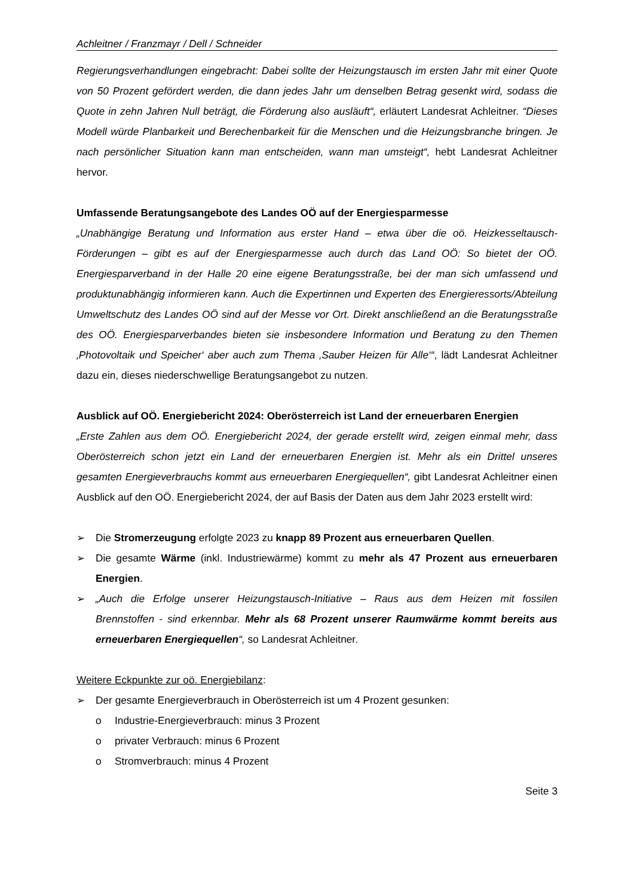Achleitner / Franzmayr / Dell / Schneider
Regierungsverhandlungen eingebracht: Dabei sollte der Heizungstausch im ersten Jahr mit einer Quote von 50 Prozent gefördert werden, die dann jedes Jahr um denselben Betrag gesenkt wird, sodass die Quote in zehn Jahren Null beträgt, die Förderung also ausläuft“, erläutert Landesrat Achleitner. “Dieses Modell würde Planbarkeit und Berechenbarkeit für die Menschen und die Heizungsbranche bringen. Je nach persönlicher Situation kann man entscheiden, wann man umsteigt“, hebt Landesrat Achleitner hervor.
Umfassende Beratungsangebote des Landes OÖ auf der Energiesparmesse
„Unabhängige Beratung und Information aus erster Hand – etwa über die oö. Heizkesseltausch-Förderungen – gibt es auf der Energiesparmesse auch durch das Land OÖ: So bietet der OÖ. Energiesparverband in der Halle 20 eine eigene Beratungsstraße, bei der man sich umfassend und produktunabhängig informieren kann. Auch die Expertinnen und Experten des Energieressorts/Abteilung Umweltschutz des Landes OÖ sind auf der Messe vor Ort. Direkt anschließend an die Beratungsstraße des OÖ. Energiesparverbandes bieten sie insbesondere Information und Beratung zu den Themen ‚Photovoltaik und Speicher‘ aber auch zum Thema ‚Sauber Heizen für Alle‘“, lädt Landesrat Achleitner dazu ein, dieses niederschwellige Beratungsangebot zu nutzen.
Ausblick auf OÖ. Energiebericht 2024: Oberösterreich ist Land der erneuerbaren Energien
„Erste Zahlen aus dem OÖ. Energiebericht 2024, der gerade erstellt wird, zeigen einmal mehr, dass Oberösterreich schon jetzt ein Land der erneuerbaren Energien ist. Mehr als ein Drittel unseres gesamten Energieverbrauchs kommt aus erneuerbaren Energiequellen“, gibt Landesrat Achleitner einen Ausblick auf den OÖ. Energiebericht 2024, der auf Basis der Daten aus dem Jahr 2023 erstellt wird:
➢ Die Stromerzeugung erfolgte 2023 zu knapp 89 Prozent aus erneuerbaren Quellen.
➢ Die gesamte Wärme (inkl. Industriewärme) kommt zu mehr als 47 Prozent aus erneuerbaren Energien.
➢ „Auch die Erfolge unserer Heizungstausch-Initiative – Raus aus dem Heizen mit fossilen Brennstoffen - sind erkennbar. Mehr als 68 Prozent unserer Raumwärme kommt bereits aus erneuerbaren Energiequellen“, so Landesrat Achleitner.
Weitere Eckpunkte zur oö. Energiebilanz:
➢ Der gesamte Energieverbrauch in Oberösterreich ist um 4 Prozent gesunken:
o Industrie-Energieverbrauch: minus 3 Prozent
o privater Verbrauch: minus 6 Prozent
o Stromverbrauch: minus 4 Prozent
Seite 3